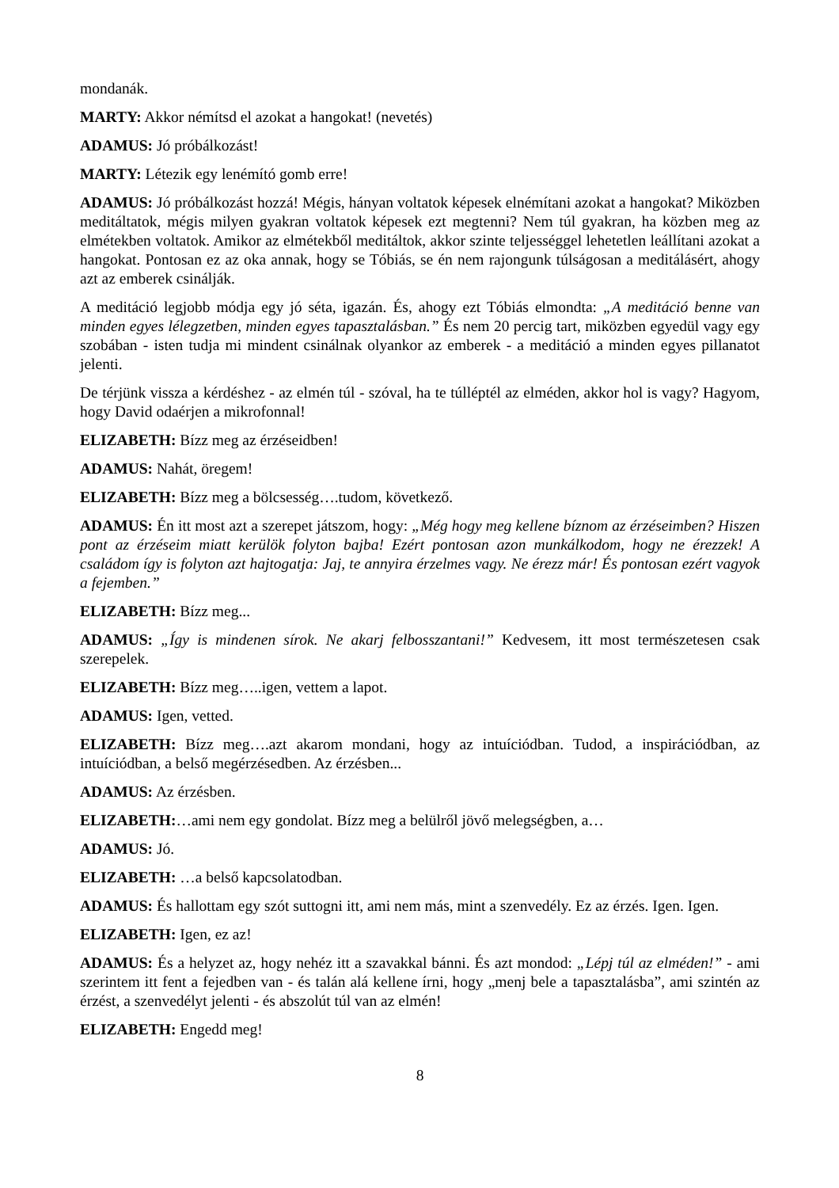mondanák.
MARTY: Akkor némítsd el azokat a hangokat! (nevetés)
ADAMUS: Jó próbálkozást!
MARTY: Létezik egy lenémító gomb erre!
ADAMUS: Jó próbálkozást hozzá! Mégis, hányan voltatok képesek elnémítani azokat a hangokat? Miközben meditáltatok, mégis milyen gyakran voltatok képesek ezt megtenni? Nem túl gyakran, ha közben meg az elmétekben voltatok. Amikor az elmétekből meditáltok, akkor szinte teljességgel lehetetlen leállítani azokat a hangokat. Pontosan ez az oka annak, hogy se Tóbiás, se én nem rajongunk túlságosan a meditálásért, ahogy azt az emberek csinálják.
A meditáció legjobb módja egy jó séta, igazán. És, ahogy ezt Tóbiás elmondta: „A meditáció benne van minden egyes lélegzetben, minden egyes tapasztalásban.” És nem 20 percig tart, miközben egyedül vagy egy szobában - isten tudja mi mindent csinálnak olyankor az emberek - a meditáció a minden egyes pillanatot jelenti.
De térjünk vissza a kérdéshez - az elmén túl - szóval, ha te túlléptél az elméden, akkor hol is vagy? Hagyom, hogy David odaérjen a mikrofonnal!
ELIZABETH: Bízz meg az érzéseidben!
ADAMUS: Nahát, öregem!
ELIZABETH: Bízz meg a bölcsesség….tudom, következő.
ADAMUS: Én itt most azt a szerepet játszom, hogy: „Még hogy meg kellene bíznom az érzéseimben? Hiszen pont az érzéseim miatt kerülök folyton bajba! Ezért pontosan azon munkálkodom, hogy ne érezzek! A családom így is folyton azt hajtogatja: Jaj, te annyira érzelmes vagy. Ne érezz már! És pontosan ezért vagyok a fejemben.”
ELIZABETH: Bízz meg...
ADAMUS: „Így is mindenen sírok. Ne akarj felbosszantani!” Kedvesem, itt most természetesen csak szerepelek.
ELIZABETH: Bízz meg…..igen, vettem a lapot.
ADAMUS: Igen, vetted.
ELIZABETH: Bízz meg….azt akarom mondani, hogy az intuíciódban. Tudod, a inspirációdban, az intuíciódban, a belső megérzésedben. Az érzésben...
ADAMUS: Az érzésben.
ELIZABETH:…ami nem egy gondolat. Bízz meg a belülről jövő melegségben, a…
ADAMUS: Jó.
ELIZABETH: …a belső kapcsolatodban.
ADAMUS: És hallottam egy szót suttogni itt, ami nem más, mint a szenvedély. Ez az érzés. Igen. Igen.
ELIZABETH: Igen, ez az!
ADAMUS: És a helyzet az, hogy nehéz itt a szavakkal bánni. És azt mondod: „Lépj túl az elméden!” - ami szerintem itt fent a fejedben van - és talán alá kellene írni, hogy „menj bele a tapasztalásba”, ami szintén az érzést, a szenvedélyt jelenti - és abszolút túl van az elmén!
ELIZABETH: Engedd meg!
8